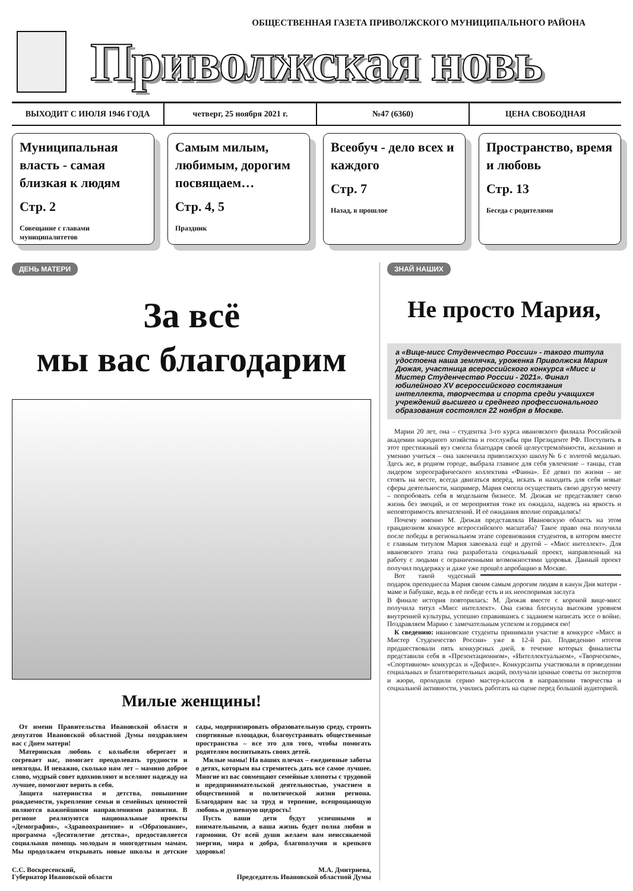ОБЩЕСТВЕННАЯ ГАЗЕТА ПРИВОЛЖСКОГО МУНИЦИПАЛЬНОГО РАЙОНА
Приволжская новь
ВЫХОДИТ С ИЮЛЯ 1946 ГОДА четверг, 25 ноября 2021 г. №47 (6360) ЦЕНА СВОБОДНАЯ
Муниципальная власть - самая близкая к людям
Стр. 2
Совещание с главами муниципалитетов
Самым милым, любимым, дорогим посвящаем…
Стр. 4, 5
Праздник
Всеобуч - дело всех и каждого
Стр. 7
Назад, в прошлое
Пространство, время и любовь
Стр. 13
Беседа с родителями
ДЕНЬ МАТЕРИ
За всё
мы вас благодарим
Милые женщины!
От имени Правительства Ивановской области и депутатов Ивановской областной Думы поздравляем вас с Днем матери!
Материнская любовь с колыбели оберегает и согревает нас, помогает преодолевать трудности и невзгоды. И неважно, сколько нам лет – мамино доброе слово, мудрый совет вдохновляют и вселяют надежду на лучшее, помогают верить в себя.
Защита материнства и детства, повышение рождаемости, укрепление семьи и семейных ценностей являются важнейшими направлениями развития. В регионе реализуются национальные проекты «Демография», «Здравоохранение» и «Образование», программа «Десятилетие детства», предоставляется социальная помощь молодым и многодетным мамам. Мы продолжаем открывать новые школы и детские сады, модернизировать образовательную среду, строить спортивные площадки, благоустраивать общественные пространства – все это для того, чтобы помогать родителям воспитывать своих детей.
Милые мамы! На ваших плечах – ежедневные заботы о детях, которым вы стремитесь дать все самое лучшее. Многие из вас совмещают семейные хлопоты с трудовой и предпринимательской деятельностью, участием в общественной и политической жизни региона. Благодарим вас за труд и терпение, всепрощающую любовь и душевную щедрость!
Пусть ваши дети будут успешными и внимательными, а ваша жизнь будет полна любви и гармонии. От всей души желаем вам неиссякаемой энергии, мира и добра, благополучия и крепкого здоровья!
С.С. Воскресенский,
Губернатор Ивановской области М.А. Дмитриева,
Председатель Ивановской областной Думы
ЗНАЙ НАШИХ
Не просто Мария,
а «Вице-мисс Студенчество России» - такого титула удостоена наша землячка, уроженка Приволжска Мария Дюжая, участница всероссийского конкурса «Мисс и Мистер Студенчество России - 2021». Финал юбилейного XV всероссийского состязания интеллекта, творчества и спорта среди учащихся учреждений высшего и среднего профессионального образования состоялся 22 ноября в Москве.
Марии 20 лет, она – студентка 3-го курса ивановского филиала Российской академии народного хозяйства и госслужбы при Президенте РФ. Поступить в этот престижный вуз смогла благодаря своей целеустремлённости, желанию и умению учиться – она закончила приволжскую школу№ 6 с золотой медалью. Здесь же, в родном городе, выбрала главное для себя увлечение – танцы, став лидером хореографического коллектива «Фаина». Её девиз по жизни – не стоять на месте, всегда двигаться вперёд, искать и находить для себя новые сферы деятельности, например, Мария смогла осуществить свою другую мечту – попробовать себя в модельном бизнесе. М. Дюжая не представляет свою жизнь без эмоций, и от мероприятия тоже их ожидала, надеясь на яркость и неповторимость впечатлений. И её ожидания вполне оправдались!
Почему именно М. Дюжая представляла Ивановскую область на этом грандиозном конкурсе всероссийского масштаба? Такое право она получила после победы в региональном этапе соревнования студентов, в котором вместе с главным титулом Мария завоевала ещё и другой – «Мисс интеллект». Для ивановского этапа она разработала социальный проект, направленный на работу с людьми с ограниченными возможностями здоровья. Данный проект получил поддержку и даже уже прошёл апробацию в Москве.
Вот такой чудесный подарок преподнесла Мария своим самым дорогим людям в канун Дня матери - маме и бабушке, ведь в её победе есть и их неоспоримая заслуга
В финале история повторилась: М. Дюжая вместе с короной вице-мисс получила титул «Мисс интеллект». Она снова блеснула высоким уровнем внутренней культуры, успешно справившись с заданием написать эссе о войне. Поздравляем Марию с замечательным успехом и гордимся ею!
К сведению: ивановские студенты принимали участие в конкурсе «Мисс и Мистер Студенчество России» уже в 12-й раз. Подведению итогов предшествовали пять конкурсных дней, в течение которых финалисты представили себя в «Презентационном», «Интеллектуальном», «Творческом», «Спортивном» конкурсах и «Дефиле». Конкурсанты участвовали в проведении социальных и благотворительных акций, получали ценные советы от экспертов и жюри, проходили серию мастер-классов в направлении творчества и социальной активности, учились работать на сцене перед большой аудиторией.